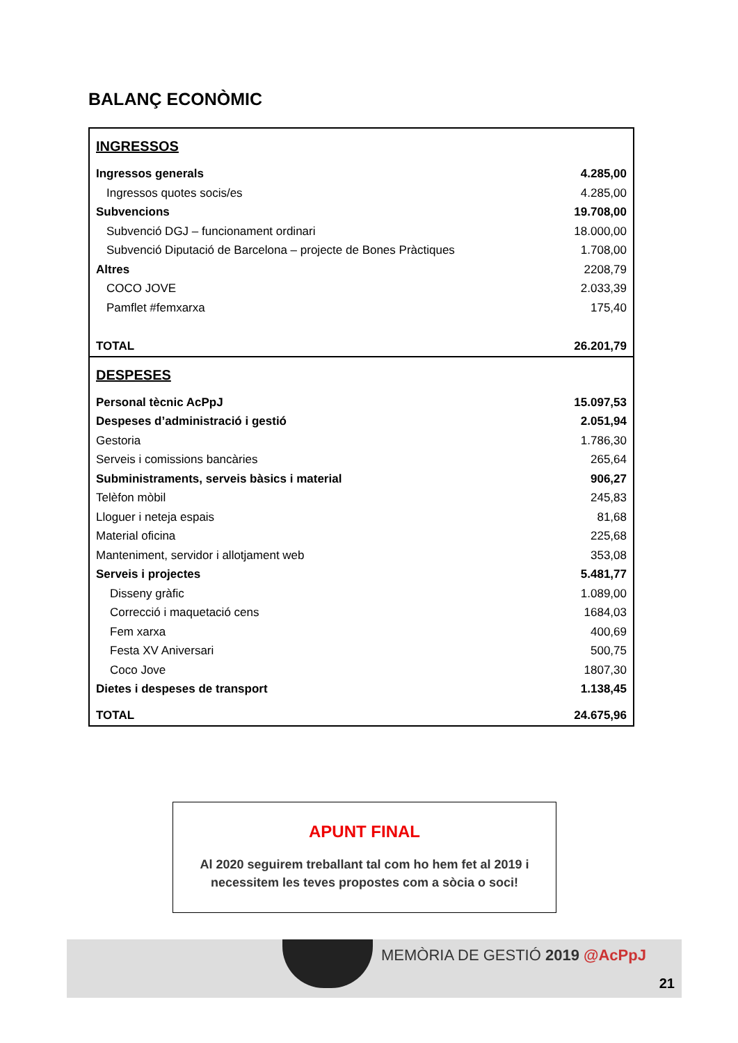BALANÇ ECONÒMIC
| INGRESSOS | |
| Ingressos generals | 4.285,00 |
| Ingressos quotes socis/es | 4.285,00 |
| Subvencions | 19.708,00 |
| Subvenció DGJ – funcionament ordinari | 18.000,00 |
| Subvenció Diputació de Barcelona – projecte de Bones Pràctiques | 1.708,00 |
| Altres | 2208,79 |
| COCO JOVE | 2.033,39 |
| Pamflet #femxarxa | 175,40 |
| TOTAL | 26.201,79 |
| DESPESES | |
| Personal tècnic AcPpJ | 15.097,53 |
| Despeses d’administració i gestió | 2.051,94 |
| Gestoria | 1.786,30 |
| Serveis i comissions bancàries | 265,64 |
| Subministraments, serveis bàsics i material | 906,27 |
| Telèfon mòbil | 245,83 |
| Lloguer i neteja espais | 81,68 |
| Material oficina | 225,68 |
| Manteniment, servidor i allotjament web | 353,08 |
| Serveis i projectes | 5.481,77 |
| Disseny gràfic | 1.089,00 |
| Correcció i maquetació cens | 1684,03 |
| Fem xarxa | 400,69 |
| Festa XV Aniversari | 500,75 |
| Coco Jove | 1807,30 |
| Dietes i despeses de transport | 1.138,45 |
| TOTAL | 24.675,96 |
APUNT FINAL
Al 2020 seguirem treballant tal com ho hem fet al 2019 i
necessitem les teves propostes com a sòcia o soci!
MEMÒRIA DE GESTIÓ 2019 @AcPpJ
21